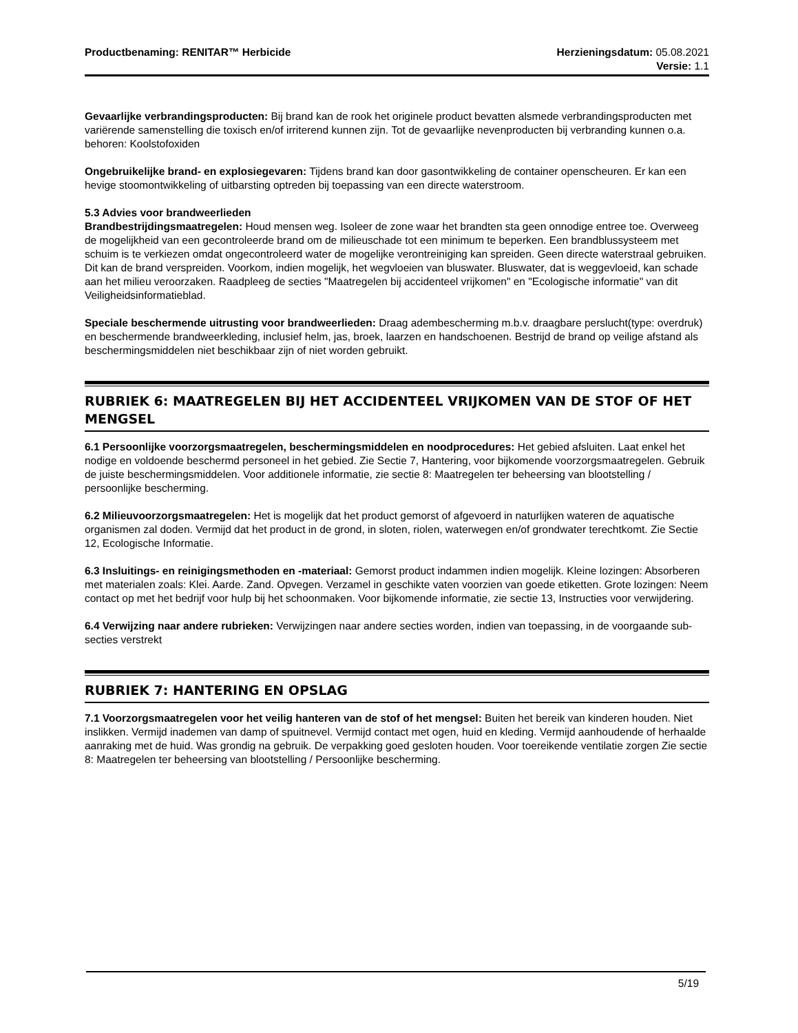Productbenaming: RENITAR™ Herbicide
Herzieningsdatum: 05.08.2021
Versie: 1.1
Gevaarlijke verbrandingsproducten: Bij brand kan de rook het originele product bevatten alsmede verbrandingsproducten met variërende samenstelling die toxisch en/of irriterend kunnen zijn. Tot de gevaarlijke nevenproducten bij verbranding kunnen o.a. behoren: Koolstofoxiden
Ongebruikelijke brand- en explosiegevaren: Tijdens brand kan door gasontwikkeling de container openscheuren. Er kan een hevige stoomontwikkeling of uitbarsting optreden bij toepassing van een directe waterstroom.
5.3 Advies voor brandweerlieden
Brandbestrijdingsmaatregelen: Houd mensen weg. Isoleer de zone waar het brandten sta geen onnodige entree toe. Overweeg de mogelijkheid van een gecontroleerde brand om de milieuschade tot een minimum te beperken. Een brandblussysteem met schuim is te verkiezen omdat ongecontroleerd water de mogelijke verontreiniging kan spreiden. Geen directe waterstraal gebruiken. Dit kan de brand verspreiden. Voorkom, indien mogelijk, het wegvloeien van bluswater. Bluswater, dat is weggevloeid, kan schade aan het milieu veroorzaken. Raadpleeg de secties "Maatregelen bij accidenteel vrijkomen" en "Ecologische informatie" van dit Veiligheidsinformatieblad.
Speciale beschermende uitrusting voor brandweerlieden: Draag adembescherming m.b.v. draagbare perslucht(type: overdruk) en beschermende brandweerkleding, inclusief helm, jas, broek, laarzen en handschoenen. Bestrijd de brand op veilige afstand als beschermingsmiddelen niet beschikbaar zijn of niet worden gebruikt.
RUBRIEK 6: MAATREGELEN BIJ HET ACCIDENTEEL VRIJKOMEN VAN DE STOF OF HET MENGSEL
6.1 Persoonlijke voorzorgsmaatregelen, beschermingsmiddelen en noodprocedures: Het gebied afsluiten. Laat enkel het nodige en voldoende beschermd personeel in het gebied. Zie Sectie 7, Hantering, voor bijkomende voorzorgsmaatregelen. Gebruik de juiste beschermingsmiddelen. Voor additionele informatie, zie sectie 8: Maatregelen ter beheersing van blootstelling / persoonlijke bescherming.
6.2 Milieuvoorzorgsmaatregelen: Het is mogelijk dat het product gemorst of afgevoerd in naturlijken wateren de aquatische organismen zal doden. Vermijd dat het product in de grond, in sloten, riolen, waterwegen en/of grondwater terechtkomt. Zie Sectie 12, Ecologische Informatie.
6.3 Insluitings- en reinigingsmethoden en -materiaal: Gemorst product indammen indien mogelijk. Kleine lozingen: Absorberen met materialen zoals: Klei. Aarde. Zand. Opvegen. Verzamel in geschikte vaten voorzien van goede etiketten. Grote lozingen: Neem contact op met het bedrijf voor hulp bij het schoonmaken. Voor bijkomende informatie, zie sectie 13, Instructies voor verwijdering.
6.4 Verwijzing naar andere rubrieken: Verwijzingen naar andere secties worden, indien van toepassing, in de voorgaande sub-secties verstrekt
RUBRIEK 7: HANTERING EN OPSLAG
7.1 Voorzorgsmaatregelen voor het veilig hanteren van de stof of het mengsel: Buiten het bereik van kinderen houden. Niet inslikken. Vermijd inademen van damp of spuitnevel. Vermijd contact met ogen, huid en kleding. Vermijd aanhoudende of herhaalde aanraking met de huid. Was grondig na gebruik. De verpakking goed gesloten houden. Voor toereikende ventilatie zorgen Zie sectie 8: Maatregelen ter beheersing van blootstelling / Persoonlijke bescherming.
5/19